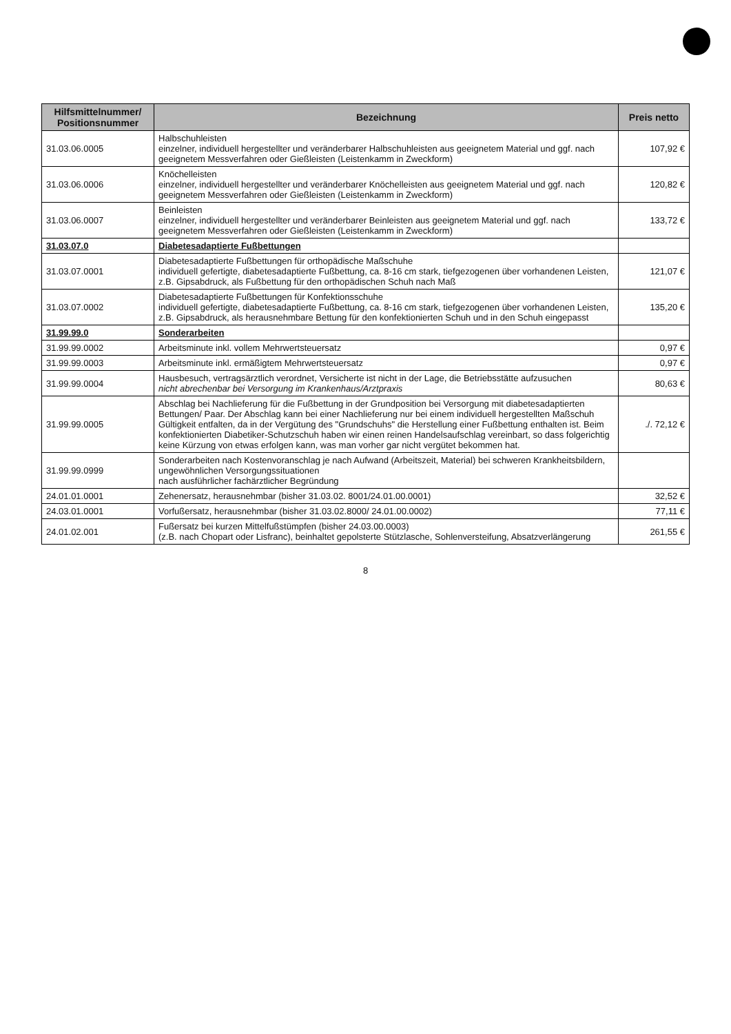| Hilfsmittelnummer/ Positionsnummer | Bezeichnung | Preis netto |
| --- | --- | --- |
| 31.03.06.0005 | Halbschuhleisten einzelner, individuell hergestellter und veränderbarer Halbschuhleisten aus geeignetem Material und ggf. nach geeignetem Messverfahren oder Gießleisten (Leistenkamm in Zweckform) | 107,92 € |
| 31.03.06.0006 | Knöchelleisten einzelner, individuell hergestellter und veränderbarer Knöchelleisten aus geeignetem Material und ggf. nach geeignetem Messverfahren oder Gießleisten (Leistenkamm in Zweckform) | 120,82 € |
| 31.03.06.0007 | Beinleisten einzelner, individuell hergestellter und veränderbarer Beinleisten aus geeignetem Material und ggf. nach geeignetem Messverfahren oder Gießleisten (Leistenkamm in Zweckform) | 133,72 € |
| 31.03.07.0 | Diabetesadaptierte Fußbettungen | |
| 31.03.07.0001 | Diabetesadaptierte Fußbettungen für orthopädische Maßschuhe individuell gefertigte, diabetesadaptierte Fußbettung, ca. 8-16 cm stark, tiefgezogenen über vorhandenen Leisten, z.B. Gipsabdruck, als Fußbettung für den orthopädischen Schuh nach Maß | 121,07 € |
| 31.03.07.0002 | Diabetesadaptierte Fußbettungen für Konfektionsschuhe individuell gefertigte, diabetesadaptierte Fußbettung, ca. 8-16 cm stark, tiefgezogenen über vorhandenen Leisten, z.B. Gipsabdruck, als herausnehmbare Bettung für den konfektionierten Schuh und in den Schuh eingepasst | 135,20 € |
| 31.99.99.0 | Sonderarbeiten | |
| 31.99.99.0002 | Arbeitsminute inkl. vollem Mehrwertsteuersatz | 0,97 € |
| 31.99.99.0003 | Arbeitsminute inkl. ermäßigtem Mehrwertsteuersatz | 0,97 € |
| 31.99.99.0004 | Hausbesuch, vertragsärztlich verordnet, Versicherte ist nicht in der Lage, die Betriebsstätte aufzusuchen nicht abrechenbar bei Versorgung im Krankenhaus/Arztpraxis | 80,63 € |
| 31.99.99.0005 | Abschlag bei Nachlieferung für die Fußbettung in der Grundposition bei Versorgung mit diabetesadaptierten Bettungen/ Paar. Der Abschlag kann bei einer Nachlieferung nur bei einem individuell hergestellten Maßschuh Gültigkeit entfalten, da in der Vergütung des "Grundschuhs" die Herstellung einer Fußbettung enthalten ist. Beim konfektionierten Diabetiker-Schutzschuh haben wir einen reinen Handelsaufschlag vereinbart, so dass folgerichtig keine Kürzung von etwas erfolgen kann, was man vorher gar nicht vergütet bekommen hat. | ./. 72,12 € |
| 31.99.99.0999 | Sonderarbeiten nach Kostenvoranschlag je nach Aufwand (Arbeitszeit, Material) bei schweren Krankheitsbildern, ungewöhnlichen Versorgungssituationen nach ausführlicher fachärztlicher Begründung | |
| 24.01.01.0001 | Zehenersatz, herausnehmbar (bisher 31.03.02. 8001/24.01.00.0001) | 32,52 € |
| 24.03.01.0001 | Vorfußersatz, herausnehmbar (bisher 31.03.02.8000/ 24.01.00.0002) | 77,11 € |
| 24.01.02.001 | Fußersatz bei kurzen Mittelfußstümpfen (bisher 24.03.00.0003) (z.B. nach Chopart oder Lisfranc), beinhaltet gepolsterte Stützlasche, Sohlenversteifung, Absatzverlängerung | 261,55 € |
8